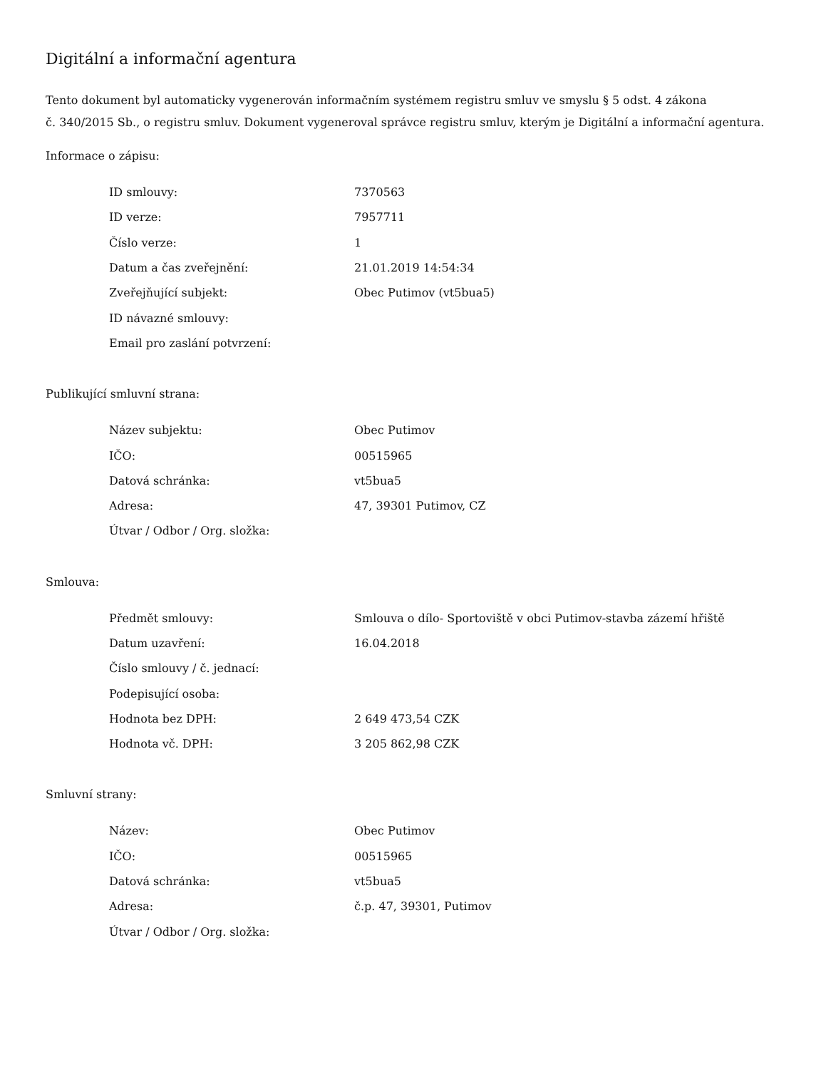Digitální a informační agentura
Tento dokument byl automaticky vygenerován informačním systémem registru smluv ve smyslu § 5 odst. 4 zákona
č. 340/2015 Sb., o registru smluv. Dokument vygeneroval správce registru smluv, kterým je Digitální a informační agentura.
Informace o zápisu:
| ID smlouvy: | 7370563 |
| ID verze: | 7957711 |
| Číslo verze: | 1 |
| Datum a čas zveřejnění: | 21.01.2019 14:54:34 |
| Zveřejňující subjekt: | Obec Putimov (vt5bua5) |
| ID návazné smlouvy: | |
| Email pro zaslání potvrzení: | |
Publikující smluvní strana:
| Název subjektu: | Obec Putimov |
| IČO: | 00515965 |
| Datová schránka: | vt5bua5 |
| Adresa: | 47, 39301 Putimov, CZ |
| Útvar / Odbor / Org. složka: | |
Smlouva:
| Předmět smlouvy: | Smlouva o dílo- Sportoviště v obci Putimov-stavba zázemí hřiště |
| Datum uzavření: | 16.04.2018 |
| Číslo smlouvy / č. jednací: | |
| Podepisující osoba: | |
| Hodnota bez DPH: | 2 649 473,54 CZK |
| Hodnota vč. DPH: | 3 205 862,98 CZK |
Smluvní strany:
| Název: | Obec Putimov |
| IČO: | 00515965 |
| Datová schránka: | vt5bua5 |
| Adresa: | č.p. 47, 39301, Putimov |
| Útvar / Odbor / Org. složka: | |